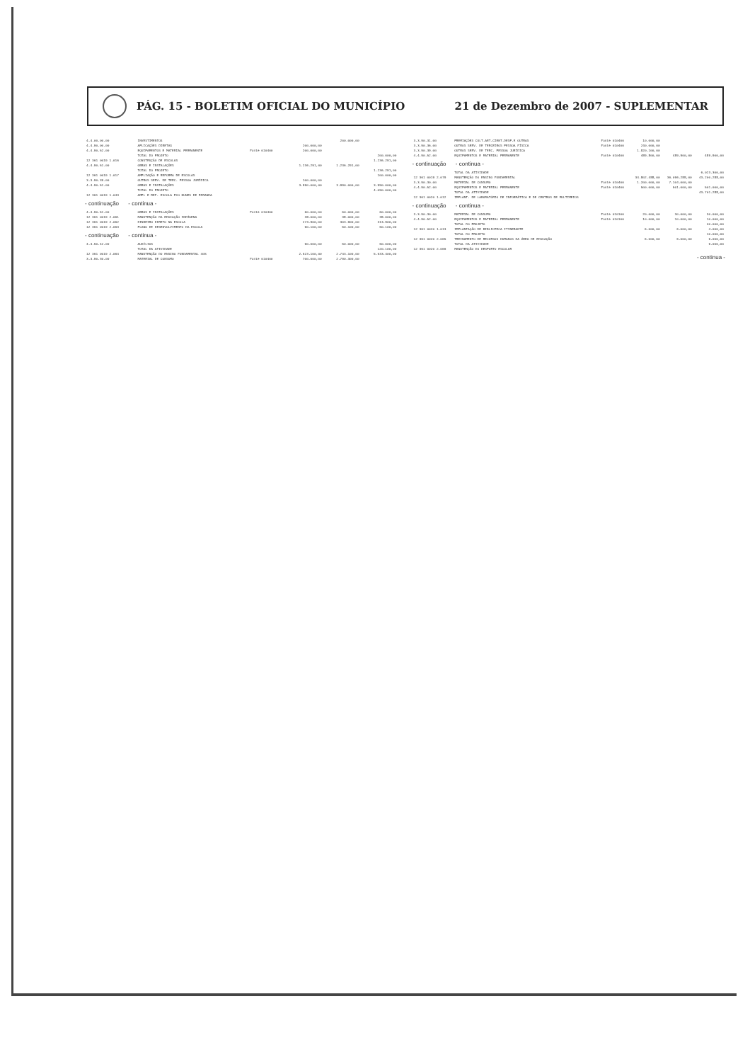PÁG. 15 - BOLETIM OFICIAL DO MUNICÍPIO
21 de Dezembro de 2007 - SUPLEMENTAR
| 4.4.00.00.00 | INVESTIMENTOS | | | 200.000,00 | |
| 4.4.90.00.00 | APLICAÇÕES DIRETAS | | 200.000,00 | | |
| 4.4.90.52.00 | EQUIPAMENTOS E MATERIAL PERMANENTE | Fonte 010400 | 200.000,00 | | |
| | TOTAL DO PROJETO | | | | 200.000,00 |
| 12 361 0019 1.016 | CONSTRUÇÃO DE ESCOLAS | | | | 1.236.291,00 |
| 4.4.90.51.00 | OBRAS E INSTALAÇÕES | | 1.236.291,00 | 1.236.291,00 | |
| | TOTAL DO PROJETO | | | | 1.236.291,00 |
| 12 361 0019 1.017 | AMPLIAÇÃO E REFORMA DE ESCOLAS | | | | 100.000,00 |
| 3.3.90.39.00 | OUTROS SERV. DE TERC. PESSOA JURÍDICA | | 100.000,00 | | |
| 4.4.90.51.00 | OBRAS E INSTALAÇÕES | | 3.990.000,00 | 3.990.000,00 | 3.990.000,00 |
| | TOTAL DO PROJETO | | | | 4.090.000,00 |
| 12 361 0019 1.043 | AMPL E REF. ESCOLA PCO NUNES DE MIRANDA | | | | |
| - continuação - continua - | | | | | |
| 4.4.90.51.00 | OBRAS E INSTALAÇÕES | Fonte 010400 | 60.000,00 | 60.000,00 | 60.000,00 |
| 12 361 0019 2.061 | MANUTENÇÃO DA EDUCAÇÃO INDÍGENA | | 38.000,00 | 38.000,00 | 38.000,00 |
| 12 361 0019 2.062 | DINHEIRO DIRETO NA ESCOLA | | 273.900,00 | 303.900,00 | 313.900,00 |
| 12 361 0019 2.063 | PLANO DE DESENVOLVIMENTO DA ESCOLA | | 60.100,00 | 60.100,00 | 60.100,00 |
| - continuação - continua - | | | | | |
| 4.4.50.42.00 | AUXÍLIOS | | 60.000,00 | 60.000,00 | 60.000,00 |
| | TOTAL DA ATIVIDADE | | | | 120.100,00 |
| 12 361 0019 2.064 | MANUTENÇÃO DO ENSINO FUNDAMENTAL 40% | | 2.523.100,00 | 2.743.100,00 | 5.533.400,00 |
| 3.3.90.30.00 | MATERIAL DE CONSUMO | Fonte 010400 | 700.000,00 | 2.790.300,00 | |
| 3.3.90.31.00 | PREMIAÇÕES CULT.ART.CIENT.DESP.E OUTRAS | Fonte 010400 | 10.000,00 | | |
| 3.3.90.36.00 | OUTROS SERV. DE TERCEIROS PESSOA FÍSICA | Fonte 010400 | 240.000,00 | | |
| 3.3.90.39.00 | OUTROS SERV. DE TERC. PESSOA JURÍDICA | | 1.820.100,00 | | |
| 4.4.90.52.00 | EQUIPAMENTOS E MATERIAL PERMANENTE | Fonte 010400 | 489.800,00 | 489.900,00 | 489.900,00 |
| - continuação - continua - | | | | | |
| | TOTAL DA ATIVIDADE | | | | 6.023.300,00 |
| 12 361 0019 2.079 | MANUTENÇÃO DO ENSINO FUNDAMENTAL | | 34.802.488,00 | 36.096.288,00 | 43.200.288,00 |
| 3.3.90.30.00 | MATERIAL DE CONSUMO | Fonte 010400 | 1.200.000,00 | 7.104.000,00 | |
| 4.4.90.52.00 | EQUIPAMENTOS E MATERIAL PERMANENTE | Fonte 010400 | 500.000,00 | 501.000,00 | 501.000,00 |
| | TOTAL DA ATIVIDADE | | | | 43.701.288,00 |
| 12 361 0020 1.012 | IMPLANT. DE LABORATÓRIO DE INFORMÁTICA E DE CENTROS DE MULTIMEIOS | | | | |
| - continuação - continua - | | | | | |
| 3.3.90.30.00 | MATERIAL DE CONSUMO | Fonte 010100 | 20.000,00 | 30.000,00 | 30.000,00 |
| 4.4.90.52.00 | EQUIPAMENTOS E MATERIAL PERMANENTE | Fonte 010100 | 10.000,00 | 10.000,00 | 10.000,00 |
| | TOTAL DO PROJETO | | | | 40.000,00 |
| 12 361 0020 1.013 | IMPLANTAÇÃO DE BIBLIOTECA ITINERANTE | | 6.000,00 | 6.000,00 | 4.000,00 |
| | TOTAL DO PROJETO | | | | 10.000,00 |
| 12 361 0020 2.065 | TREINAMENTO DE RECURSOS HUMANOS DA ÁREA DE EDUCAÇÃO | | 6.000,00 | 6.000,00 | 6.000,00 |
| | TOTAL DA ATIVIDADE | | | | 6.000,00 |
| 12 361 0020 2.066 | MANUTENÇÃO DO DESPORTO ESCOLAR | | | | |
| - continua - | | | | | |